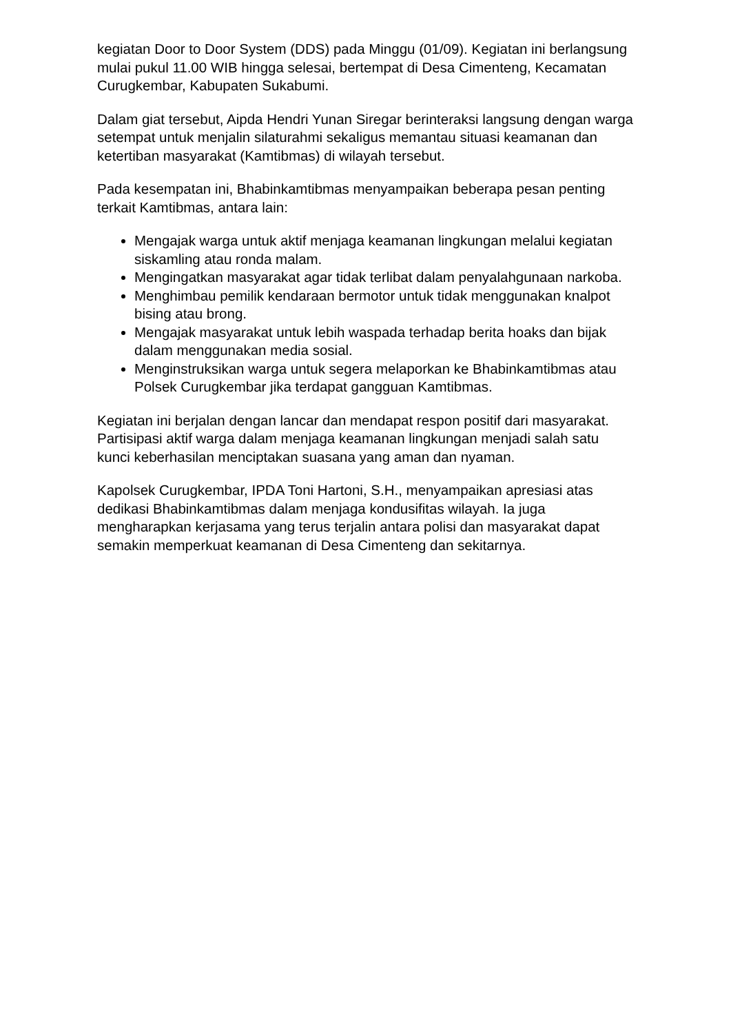kegiatan Door to Door System (DDS) pada Minggu (01/09). Kegiatan ini berlangsung mulai pukul 11.00 WIB hingga selesai, bertempat di Desa Cimenteng, Kecamatan Curugkembar, Kabupaten Sukabumi.
Dalam giat tersebut, Aipda Hendri Yunan Siregar berinteraksi langsung dengan warga setempat untuk menjalin silaturahmi sekaligus memantau situasi keamanan dan ketertiban masyarakat (Kamtibmas) di wilayah tersebut.
Pada kesempatan ini, Bhabinkamtibmas menyampaikan beberapa pesan penting terkait Kamtibmas, antara lain:
Mengajak warga untuk aktif menjaga keamanan lingkungan melalui kegiatan siskamling atau ronda malam.
Mengingatkan masyarakat agar tidak terlibat dalam penyalahgunaan narkoba.
Menghimbau pemilik kendaraan bermotor untuk tidak menggunakan knalpot bising atau brong.
Mengajak masyarakat untuk lebih waspada terhadap berita hoaks dan bijak dalam menggunakan media sosial.
Menginstruksikan warga untuk segera melaporkan ke Bhabinkamtibmas atau Polsek Curugkembar jika terdapat gangguan Kamtibmas.
Kegiatan ini berjalan dengan lancar dan mendapat respon positif dari masyarakat. Partisipasi aktif warga dalam menjaga keamanan lingkungan menjadi salah satu kunci keberhasilan menciptakan suasana yang aman dan nyaman.
Kapolsek Curugkembar, IPDA Toni Hartoni, S.H., menyampaikan apresiasi atas dedikasi Bhabinkamtibmas dalam menjaga kondusifitas wilayah. Ia juga mengharapkan kerjasama yang terus terjalin antara polisi dan masyarakat dapat semakin memperkuat keamanan di Desa Cimenteng dan sekitarnya.